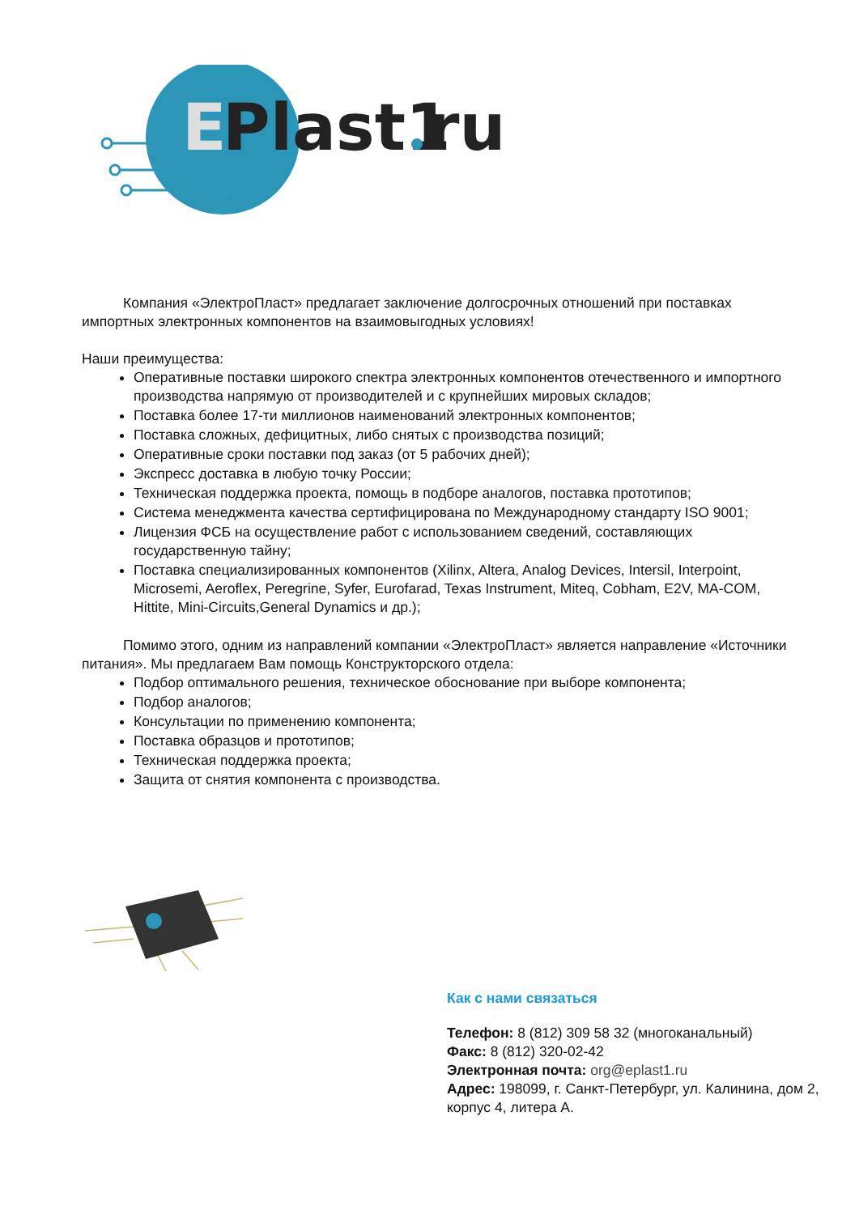E
Plast1
ru
Компания «ЭлектроПласт» предлагает заключение долгосрочных отношений при поставках импортных электронных компонентов на взаимовыгодных условиях!
Наши преимущества:
Оперативные поставки широкого спектра электронных компонентов отечественного и импортного производства напрямую от производителей и с крупнейших мировых складов;
Поставка более 17-ти миллионов наименований электронных компонентов;
Поставка сложных, дефицитных, либо снятых с производства позиций;
Оперативные сроки поставки под заказ (от 5 рабочих дней);
Экспресс доставка в любую точку России;
Техническая поддержка проекта, помощь в подборе аналогов, поставка прототипов;
Система менеджмента качества сертифицирована по Международному стандарту ISO 9001;
Лицензия ФСБ на осуществление работ с использованием сведений, составляющих государственную тайну;
Поставка специализированных компонентов (Xilinx, Altera, Analog Devices, Intersil, Interpoint, Microsemi, Aeroflex, Peregrine, Syfer, Eurofarad, Texas Instrument, Miteq, Cobham, E2V, MA-COM, Hittite, Mini-Circuits,General Dynamics и др.);
Помимо этого, одним из направлений компании «ЭлектроПласт» является направление «Источники питания». Мы предлагаем Вам помощь Конструкторского отдела:
Подбор оптимального решения, техническое обоснование при выборе компонента;
Подбор аналогов;
Консультации по применению компонента;
Поставка образцов и прототипов;
Техническая поддержка проекта;
Защита от снятия компонента с производства.
Как с нами связаться
Телефон: 8 (812) 309 58 32 (многоканальный)
Факс: 8 (812) 320-02-42
Электронная почта: org@eplast1.ru
Адрес: 198099, г. Санкт-Петербург, ул. Калинина, дом 2, корпус 4, литера А.